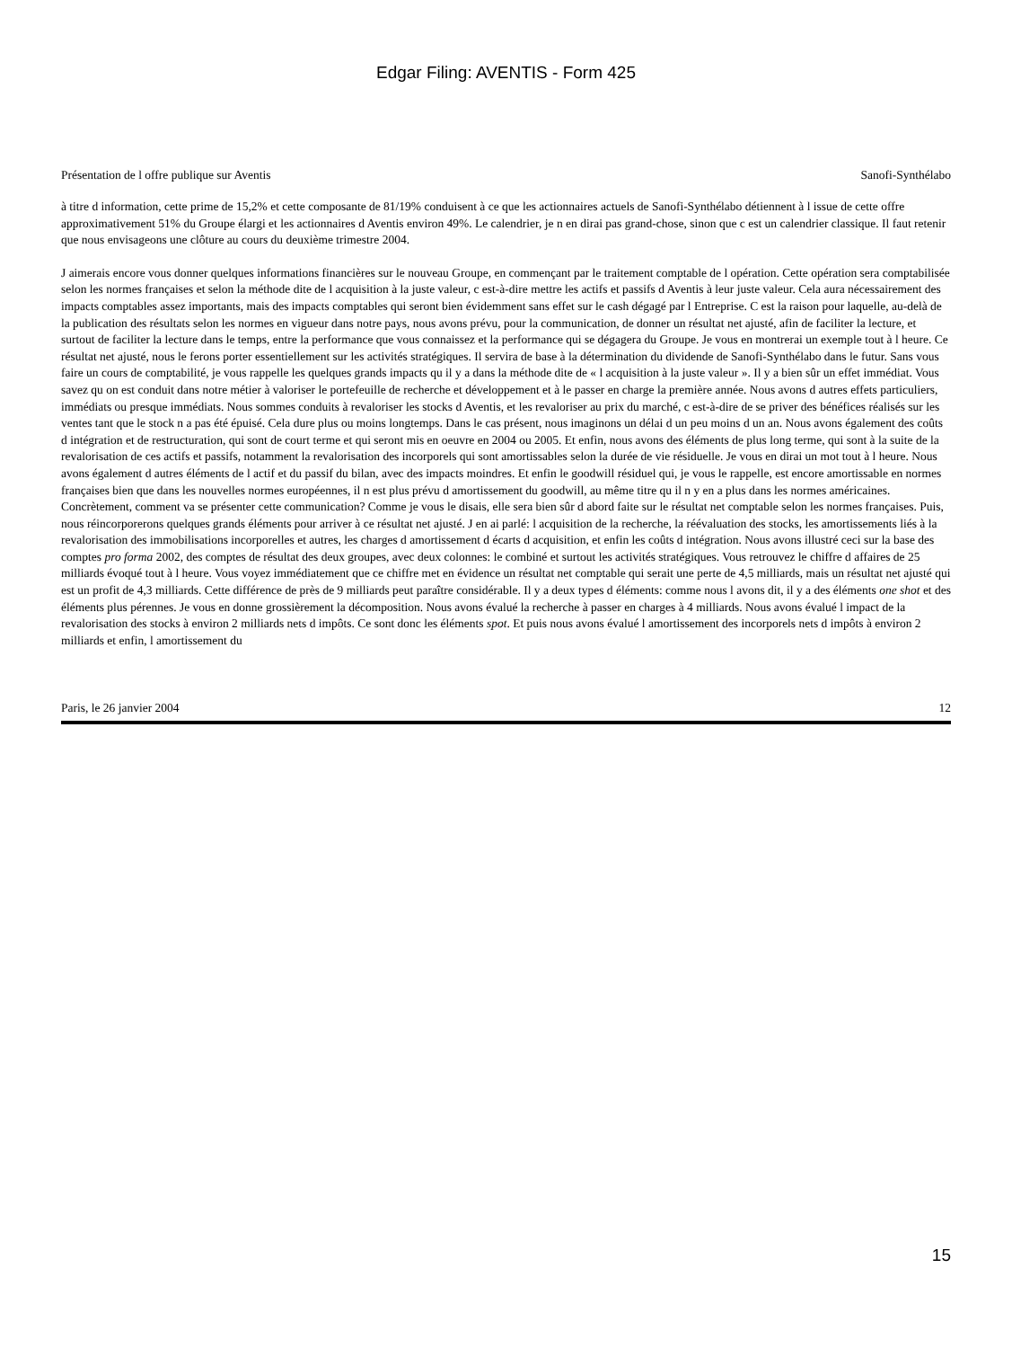Edgar Filing: AVENTIS - Form 425
Présentation de l offre publique sur Aventis Sanofi-Synthélabo
à titre d information, cette prime de 15,2% et cette composante de 81/19% conduisent à ce que les actionnaires actuels de Sanofi-Synthélabo détiennent à l issue de cette offre approximativement 51% du Groupe élargi et les actionnaires d Aventis environ 49%. Le calendrier, je n en dirai pas grand-chose, sinon que c est un calendrier classique. Il faut retenir que nous envisageons une clôture au cours du deuxième trimestre 2004.
J aimerais encore vous donner quelques informations financières sur le nouveau Groupe, en commençant par le traitement comptable de l opération. Cette opération sera comptabilisée selon les normes françaises et selon la méthode dite de l acquisition à la juste valeur, c est-à-dire mettre les actifs et passifs d Aventis à leur juste valeur. Cela aura nécessairement des impacts comptables assez importants, mais des impacts comptables qui seront bien évidemment sans effet sur le cash dégagé par l Entreprise. C est la raison pour laquelle, au-delà de la publication des résultats selon les normes en vigueur dans notre pays, nous avons prévu, pour la communication, de donner un résultat net ajusté, afin de faciliter la lecture, et surtout de faciliter la lecture dans le temps, entre la performance que vous connaissez et la performance qui se dégagera du Groupe. Je vous en montrerai un exemple tout à l heure. Ce résultat net ajusté, nous le ferons porter essentiellement sur les activités stratégiques. Il servira de base à la détermination du dividende de Sanofi-Synthélabo dans le futur. Sans vous faire un cours de comptabilité, je vous rappelle les quelques grands impacts qu il y a dans la méthode dite de « l acquisition à la juste valeur ». Il y a bien sûr un effet immédiat. Vous savez qu on est conduit dans notre métier à valoriser le portefeuille de recherche et développement et à le passer en charge la première année. Nous avons d autres effets particuliers, immédiats ou presque immédiats. Nous sommes conduits à revaloriser les stocks d Aventis, et les revaloriser au prix du marché, c est-à-dire de se priver des bénéfices réalisés sur les ventes tant que le stock n a pas été épuisé. Cela dure plus ou moins longtemps. Dans le cas présent, nous imaginons un délai d un peu moins d un an. Nous avons également des coûts d intégration et de restructuration, qui sont de court terme et qui seront mis en oeuvre en 2004 ou 2005. Et enfin, nous avons des éléments de plus long terme, qui sont à la suite de la revalorisation de ces actifs et passifs, notamment la revalorisation des incorporels qui sont amortissables selon la durée de vie résiduelle. Je vous en dirai un mot tout à l heure. Nous avons également d autres éléments de l actif et du passif du bilan, avec des impacts moindres. Et enfin le goodwill résiduel qui, je vous le rappelle, est encore amortissable en normes françaises bien que dans les nouvelles normes européennes, il n est plus prévu d amortissement du goodwill, au même titre qu il n y en a plus dans les normes américaines. Concrètement, comment va se présenter cette communication? Comme je vous le disais, elle sera bien sûr d abord faite sur le résultat net comptable selon les normes françaises. Puis, nous réincorporerons quelques grands éléments pour arriver à ce résultat net ajusté. J en ai parlé: l acquisition de la recherche, la réévaluation des stocks, les amortissements liés à la revalorisation des immobilisations incorporelles et autres, les charges d amortissement d écarts d acquisition, et enfin les coûts d intégration. Nous avons illustré ceci sur la base des comptes pro forma 2002, des comptes de résultat des deux groupes, avec deux colonnes: le combiné et surtout les activités stratégiques. Vous retrouvez le chiffre d affaires de 25 milliards évoqué tout à l heure. Vous voyez immédiatement que ce chiffre met en évidence un résultat net comptable qui serait une perte de 4,5 milliards, mais un résultat net ajusté qui est un profit de 4,3 milliards. Cette différence de près de 9 milliards peut paraître considérable. Il y a deux types d éléments: comme nous l avons dit, il y a des éléments one shot et des éléments plus pérennes. Je vous en donne grossièrement la décomposition. Nous avons évalué la recherche à passer en charges à 4 milliards. Nous avons évalué l impact de la revalorisation des stocks à environ 2 milliards nets d impôts. Ce sont donc les éléments spot. Et puis nous avons évalué l amortissement des incorporels nets d impôts à environ 2 milliards et enfin, l amortissement du
Paris, le 26 janvier 2004 12
15